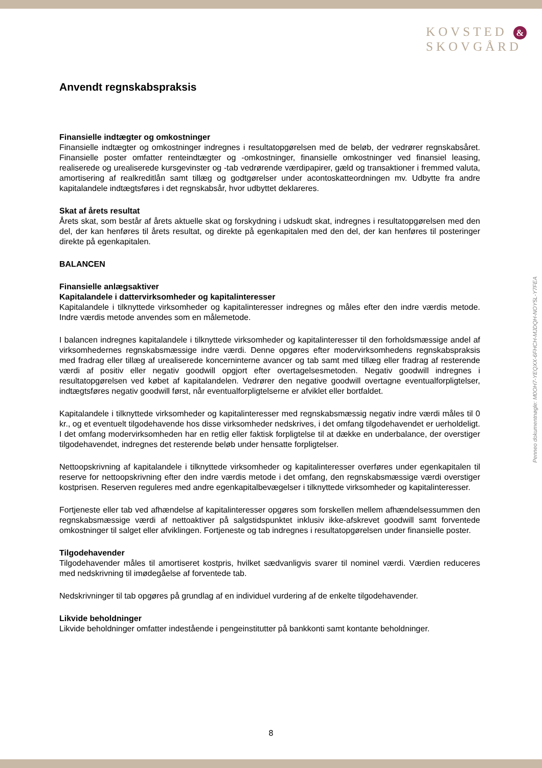KOVSTED &
SKOVGÅRD
Penneo dokumentnøgle: M0OH7-YEQXX-6FHCH-MJDQH-NOY5L-Y7FEA
Anvendt regnskabspraksis
Finansielle indtægter og omkostninger
Finansielle indtægter og omkostninger indregnes i resultatopgørelsen med de beløb, der vedrører regnskabsåret. Finansielle poster omfatter renteindtægter og -omkostninger, finansielle omkostninger ved finansiel leasing, realiserede og urealiserede kursgevinster og -tab vedrørende værdipapirer, gæld og transaktioner i fremmed valuta, amortisering af realkreditlån samt tillæg og godtgørelser under acontoskatteordningen mv. Udbytte fra andre kapitalandele indtægtsføres i det regnskabsår, hvor udbyttet deklareres.
Skat af årets resultat
Årets skat, som består af årets aktuelle skat og forskydning i udskudt skat, indregnes i resultatopgørelsen med den del, der kan henføres til årets resultat, og direkte på egenkapitalen med den del, der kan henføres til posteringer direkte på egenkapitalen.
BALANCEN
Finansielle anlægsaktiver
Kapitalandele i dattervirksomheder og kapitalinteresser
Kapitalandele i tilknyttede virksomheder og kapitalinteresser indregnes og måles efter den indre værdis metode. Indre værdis metode anvendes som en målemetode.
I balancen indregnes kapitalandele i tilknyttede virksomheder og kapitalinteresser til den forholdsmæssige andel af virksomhedernes regnskabsmæssige indre værdi. Denne opgøres efter modervirksomhedens regnskabspraksis med fradrag eller tillæg af urealiserede koncerninterne avancer og tab samt med tillæg eller fradrag af resterende værdi af positiv eller negativ goodwill opgjort efter overtagelsesmetoden. Negativ goodwill indregnes i resultatopgørelsen ved købet af kapitalandelen. Vedrører den negative goodwill overtagne eventualforpligtelser, indtægtsføres negativ goodwill først, når eventualforpligtelserne er afviklet eller bortfaldet.
Kapitalandele i tilknyttede virksomheder og kapitalinteresser med regnskabsmæssig negativ indre værdi måles til 0 kr., og et eventuelt tilgodehavende hos disse virksomheder nedskrives, i det omfang tilgodehavendet er uerholdeligt. I det omfang modervirksomheden har en retlig eller faktisk forpligtelse til at dække en underbalance, der overstiger tilgodehavendet, indregnes det resterende beløb under hensatte forpligtelser.
Nettoopskrivning af kapitalandele i tilknyttede virksomheder og kapitalinteresser overføres under egenkapitalen til reserve for nettoopskrivning efter den indre værdis metode i det omfang, den regnskabsmæssige værdi overstiger kostprisen. Reserven reguleres med andre egenkapitalbevægelser i tilknyttede virksomheder og kapitalinteresser.
Fortjeneste eller tab ved afhændelse af kapitalinteresser opgøres som forskellen mellem afhændelsessummen den regnskabsmæssige værdi af nettoaktiver på salgstidspunktet inklusiv ikke-afskrevet goodwill samt forventede omkostninger til salget eller afviklingen. Fortjeneste og tab indregnes i resultatopgørelsen under finansielle poster.
Tilgodehavender
Tilgodehavender måles til amortiseret kostpris, hvilket sædvanligvis svarer til nominel værdi. Værdien reduceres med nedskrivning til imødegåelse af forventede tab.
Nedskrivninger til tab opgøres på grundlag af en individuel vurdering af de enkelte tilgodehavender.
Likvide beholdninger
Likvide beholdninger omfatter indestående i pengeinstitutter på bankkonti samt kontante beholdninger.
8